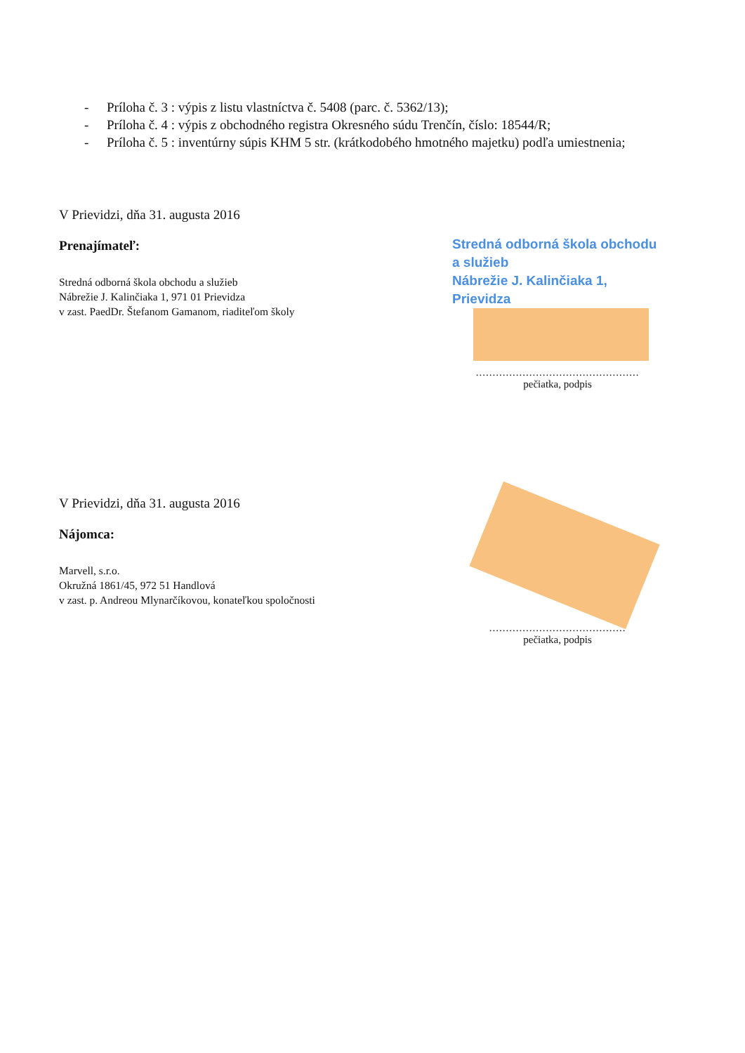- Príloha č. 3 : výpis z listu vlastníctva č. 5408 (parc. č. 5362/13);
- Príloha č. 4 : výpis z obchodného registra Okresného súdu Trenčín, číslo: 18544/R;
- Príloha č. 5 : inventúrny súpis KHM 5 str. (krátkodobého hmotného majetku) podľa umiestnenia;
V Prievidzi, dňa 31. augusta 2016
Prenajímateľ:
Stredná odborná škola obchodu a služieb
Nábrežie J. Kalinčiaka 1, 971 01 Prievidza
v zast. PaedDr. Štefanom Gamanom, riaditeľom školy
Stredná odborná škola obchodu a služieb
Nábrežie J. Kalinčiaka 1, Prievidza
.................................................
pečiatka, podpis
V Prievidzi, dňa 31. augusta 2016
Nájomca:
Marvell, s.r.o.
Okružná 1861/45, 972 51 Handlová
v zast. p. Andreou Mlynarčíkovou, konateľkou spoločnosti
.........................................
pečiatka, podpis